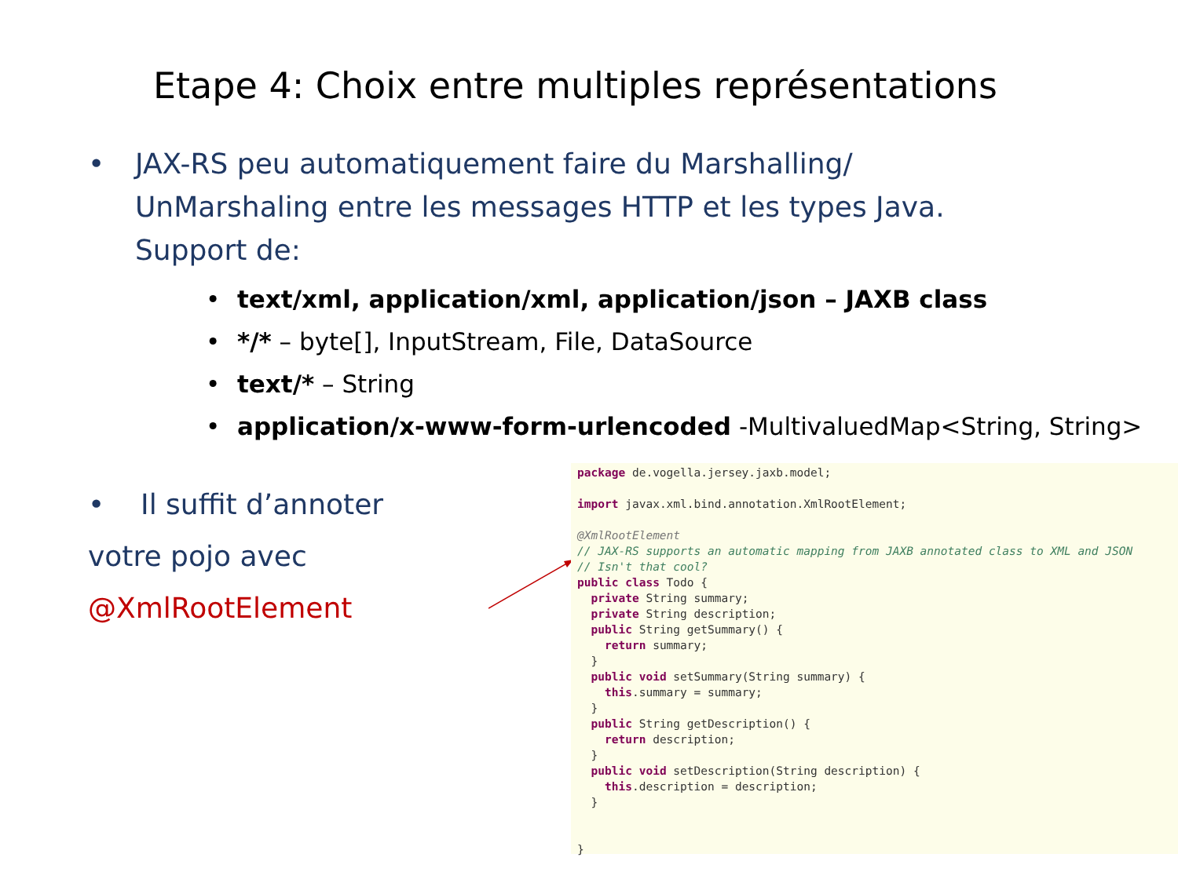Etape 4: Choix entre multiples représentations
• JAX-RS peu automatiquement faire du Marshalling/
UnMarshaling entre les messages HTTP et les types Java.
Support de:
• text/xml, application/xml, application/json – JAXB class
• */* – byte[], InputStream, File, DataSource
• text/* – String
• application/x-www-form-urlencoded -MultivaluedMap<String, String>
• Il suffit d’annoter
votre pojo avec
@XmlRootElement
package de.vogella.jersey.jaxb.model; import javax.xml.bind.annotation.XmlRootElement; @XmlRootElement // JAX-RS supports an automatic mapping from JAXB annotated class to XML and JSON // Isn't that cool? public class Todo { private String summary; private String description; public String getSummary() { return summary; } public void setSummary(String summary) { this.summary = summary; } public String getDescription() { return description; } public void setDescription(String description) { this.description = description; } }